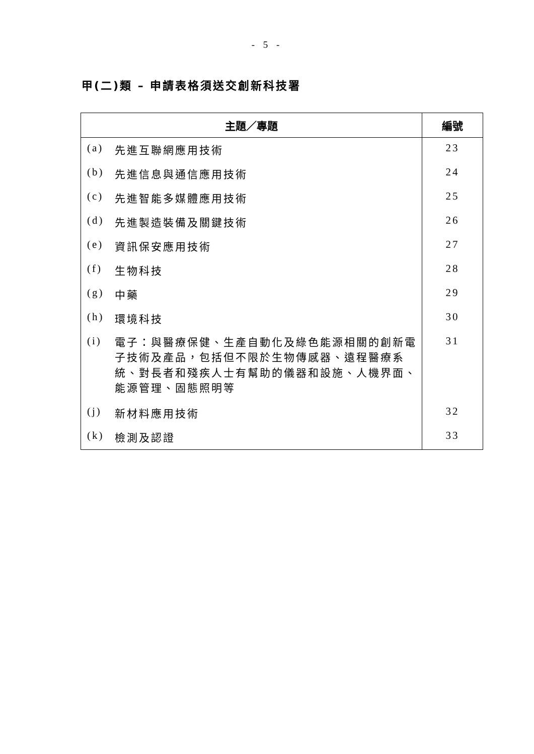- 5 -
甲(二)類 – 申請表格須送交創新科技署
| 主題／專題 | | 編號 |
| --- | --- | --- |
| (a) | 先進互聯網應用技術 | 23 |
| (b) | 先進信息與通信應用技術 | 24 |
| (c) | 先進智能多媒體應用技術 | 25 |
| (d) | 先進製造裝備及關鍵技術 | 26 |
| (e) | 資訊保安應用技術 | 27 |
| (f) | 生物科技 | 28 |
| (g) | 中藥 | 29 |
| (h) | 環境科技 | 30 |
| (i) | 電子：與醫療保健、生產自動化及綠色能源相關的創新電子技術及產品，包括但不限於生物傳感器、遠程醫療系統、對長者和殘疾人士有幫助的儀器和設施、人機界面、能源管理、固態照明等 | 31 |
| (j) | 新材料應用技術 | 32 |
| (k) | 檢測及認證 | 33 |